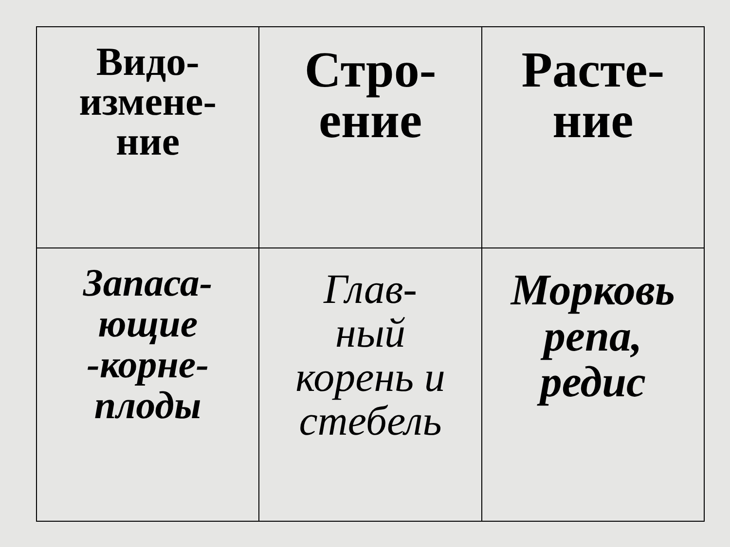| Видо- измене- ние | Стро- ение | Расте- ние |
| --- | --- | --- |
| Запаса- ющие -корне- плоды | Глав- ный корень и стебель | Морковь репа, редис |